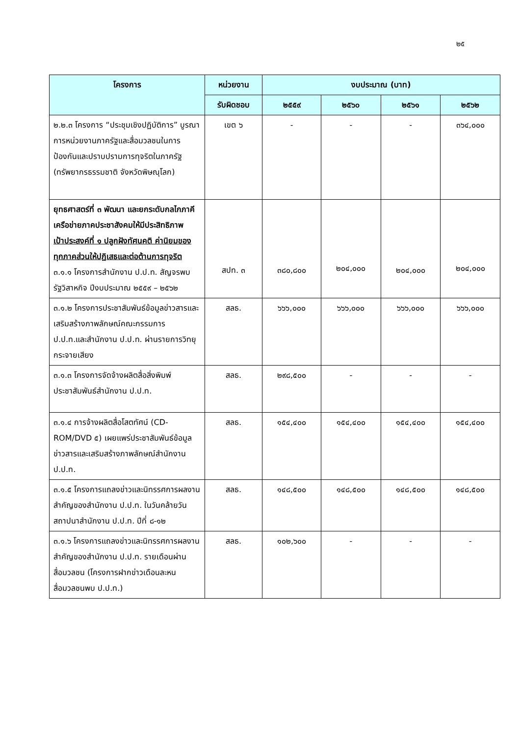๒๕
| โครงการ | หน่วยงาน | งบประมาณ (บาท) | | | |
| --- | --- | --- | --- | --- | --- |
| | รับผิดชอบ | ๒๕๕๙ | ๒๕๖๐ | ๒๕๖๑ | ๒๕๖๒ |
| ๒.๒.๓ โครงการ “ประชุมเชิงปฏิบัติการ” บูรณาการหน่วยงานภาครัฐและสื่อมวลชนในการป้องกันและปราบปรามการทุจริตในภาครัฐ (ทรัพยากรธรรมชาติ จังหวัดพิษณุโลก) | เขต ๖ | - | - | - | ๓๖๔,๐๐๐ |
| ยุทธศาสตร์ที่ ๓ พัฒนา และยกระดับกลไกภาคีเครือข่ายภาคประชาสังคมให้มีประสิทธิภาพ เป้าประสงค์ที่ ๑ ปลูกฝังทัศนคติ ค่านิยมของทุกภาคส่วนให้ปฏิเสธและต่อต้านการทุจริต ๓.๑.๑ โครงการสำนักงาน ป.ป.ท. สัญจรพบรัฐวิสาหกิจ ปีงบประมาณ ๒๕๕๙ – ๒๕๖๒ | สปท. ๓ | ๓๘๐,๘๐๐ | ๒๐๔,๐๐๐ | ๒๐๔,๐๐๐ | ๒๐๔,๐๐๐ |
| ๓.๑.๒ โครงการประชาสัมพันธ์ข้อมูลข่าวสารและเสริมสร้างภาพลักษณ์คณะกรรมการ ป.ป.ท.และสำนักงาน ป.ป.ท. ผ่านรายการวิทยุกระจายเสียง | สลธ. | ๖๖๖,๐๐๐ | ๖๖๖,๐๐๐ | ๖๖๖,๐๐๐ | ๖๖๖,๐๐๐ |
| ๓.๑.๓ โครงการจัดจ้างผลิตสื่อสิ่งพิมพ์ประชาสัมพันธ์สำนักงาน ป.ป.ท. | สลธ. | ๒๙๘,๕๐๐ | - | - | - |
| ๓.๑.๔ การจ้างผลิตสื่อโสตทัศน์ (CD-ROM/DVD ๕) เผยแพร่ประชาสัมพันธ์ข้อมูลข่าวสารและเสริมสร้างภาพลักษณ์สำนักงาน ป.ป.ท. | สลธ. | ๑๕๔,๔๐๐ | ๑๕๔,๔๐๐ | ๑๕๔,๔๐๐ | ๑๕๔,๔๐๐ |
| ๓.๑.๕ โครงการแถลงข่าวและนิทรรศการผลงานสำคัญของสำนักงาน ป.ป.ท. ในวันคล้ายวันสถาปนาสำนักงาน ป.ป.ท. ปีที่ ๘-๑๒ | สลธ. | ๑๔๘,๕๐๐ | ๑๔๘,๕๐๐ | ๑๔๘,๕๐๐ | ๑๔๘,๕๐๐ |
| ๓.๑.๖ โครงการแถลงข่าวและนิทรรศการผลงานสำคัญของสำนักงาน ป.ป.ท. รายเดือนผ่านสื่อมวลชน (โครงการฝากข่าวเดือนละหน สื่อมวลชนพบ ป.ป.ท.) | สลธ. | ๑๐๒,๖๐๐ | - | - | - |